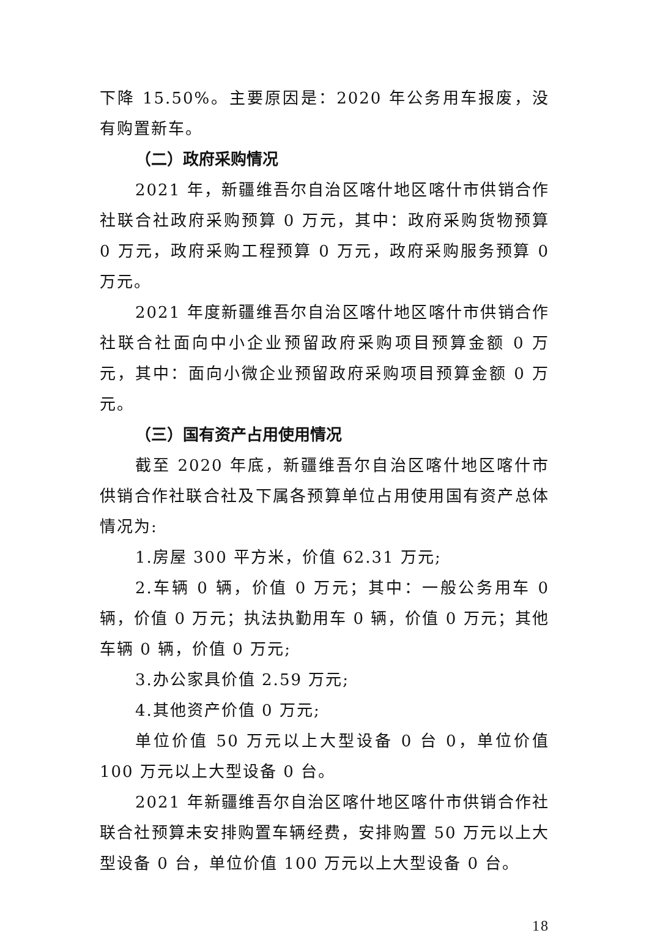下降 15.50%。主要原因是：2020 年公务用车报废，没有购置新车。
（二）政府采购情况
2021 年，新疆维吾尔自治区喀什地区喀什市供销合作社联合社政府采购预算 0 万元，其中：政府采购货物预算 0 万元，政府采购工程预算 0 万元，政府采购服务预算 0 万元。
2021 年度新疆维吾尔自治区喀什地区喀什市供销合作社联合社面向中小企业预留政府采购项目预算金额 0 万元，其中：面向小微企业预留政府采购项目预算金额 0 万元。
（三）国有资产占用使用情况
截至 2020 年底，新疆维吾尔自治区喀什地区喀什市供销合作社联合社及下属各预算单位占用使用国有资产总体情况为:
1.房屋 300 平方米，价值 62.31 万元;
2.车辆 0 辆，价值 0 万元；其中：一般公务用车 0 辆，价值 0 万元；执法执勤用车 0 辆，价值 0 万元；其他车辆 0 辆，价值 0 万元;
3.办公家具价值 2.59 万元;
4.其他资产价值 0 万元;
单位价值 50 万元以上大型设备 0 台 0，单位价值 100 万元以上大型设备 0 台。
2021 年新疆维吾尔自治区喀什地区喀什市供销合作社联合社预算未安排购置车辆经费，安排购置 50 万元以上大型设备 0 台，单位价值 100 万元以上大型设备 0 台。
18